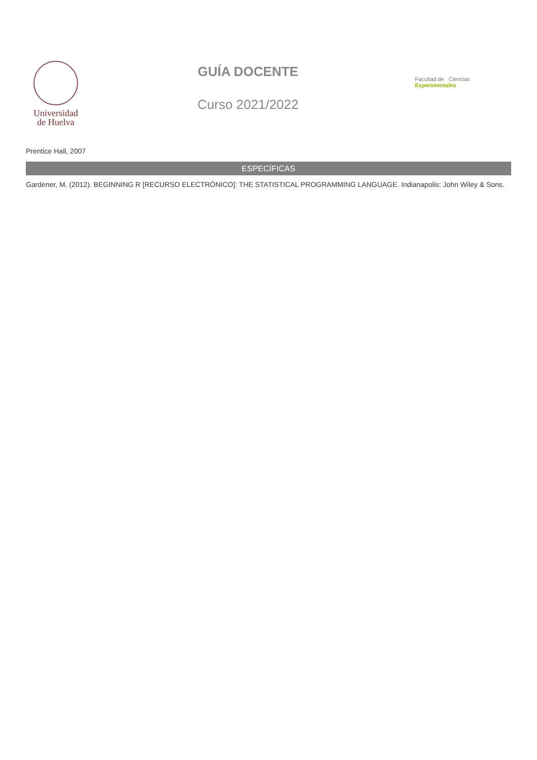Universidad
de Huelva
GUÍA DOCENTE
Curso 2021/2022
Facultad de Ciencias Experimentales
Prentice Hall, 2007
ESPECÍFICAS
Gardener, M. (2012). BEGINNING R [RECURSO ELECTRÓNICO]: THE STATISTICAL PROGRAMMING LANGUAGE. Indianapolis: John Wiley & Sons.